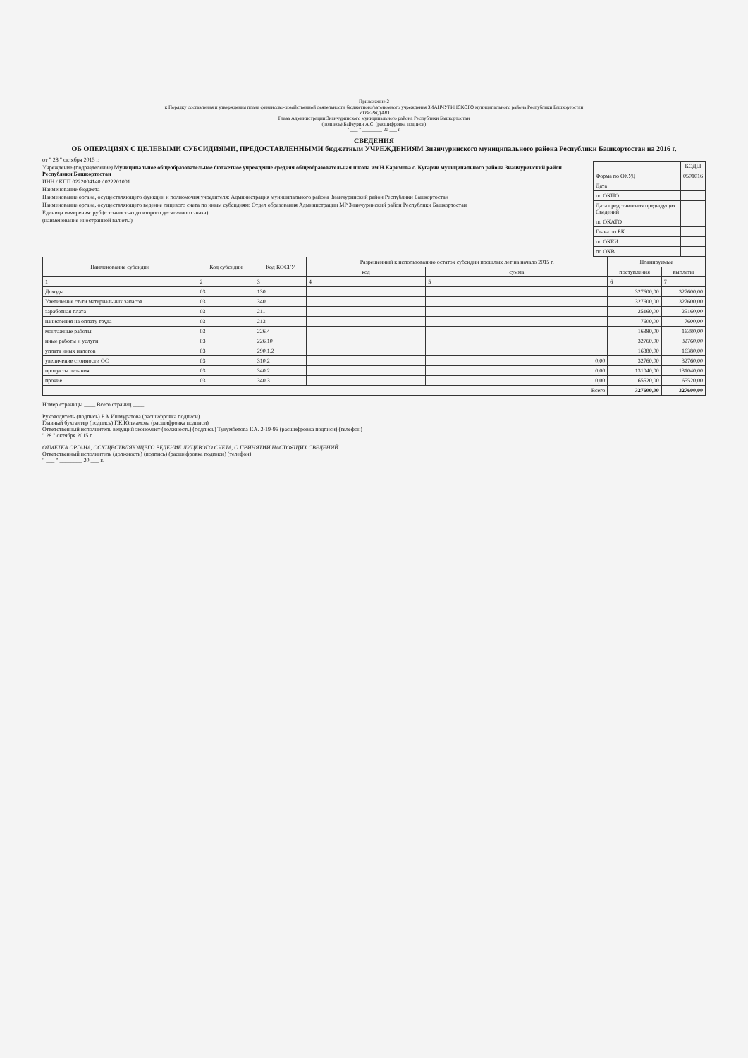Приложение 2
к Порядку составления и утверждения плана финансово-хозяйственной деятельности бюджетного/автономного учреждения ЗИАНЧУРИНСКОГО муниципального района Республики Башкортостан
УТВЕРЖДАЮ
Глава Администрации Зианчуринского муниципального района Республики Башкортостан
(подпись) Байчурин А.С. (расшифровка подписи)
" ___ " ________ 20 ___ г.
СВЕДЕНИЯ
ОБ ОПЕРАЦИЯХ С ЦЕЛЕВЫМИ СУБСИДИЯМИ, ПРЕДОСТАВЛЕННЫМИ бюджетным УЧРЕЖДЕНИЯМ Зианчуринского муниципального района Республики Башкортостан на 2016 г.
| | КОДЫ |
| --- | --- |
| Форма по ОКУД | 0501016 |
| Дата | |
| по ОКПО | |
| Дата представления предыдущих Сведений | |
| по ОКАТО | |
| Глава по БК | |
| по ОКЕИ | |
| по ОКВ | |
от " 28 " октября 2015 г.
Учреждение (подразделение) Муниципальное общеобразовательное бюджетное учреждение средняя общеобразовательная школа им.Н.Каримова с. Кугарчи муниципального района Зианчуринский район Республики Башкортостан
ИНН / КПП 0222004140 / 022201001
Наименование бюджета
Наименование органа, осуществляющего функции и полномочия учредителя: Администрация муниципального района Зианчуринский район Республики Башкортостан
Наименование органа, осуществляющего ведение лицевого счета по иным субсидиям: Отдел образования Администрации МР Зианчуринский район Республики Башкортостан
Единица измерения: руб (с точностью до второго десятичного знака)
(наименование иностранной валюты)
| Наименование субсидии | Код субсидии | Код КОСГУ | Разрешенный к использованию остаток субсидии прошлых лет на начало 2015 г. | | Планируемые | |
| --- | --- | --- | --- | --- | --- | --- |
| | | | код | сумма | поступления | выплаты |
| 1 | 2 | 3 | 4 | 5 | 6 | 7 |
| Доходы | 03 | 130 | | | 327600,00 | 327600,00 |
| Увеличение ст-ти материальных запасов | 03 | 340 | | | 327600,00 | 327600,00 |
| заработная плата | 03 | 211 | | | 25160,00 | 25160,00 |
| начисления на оплату труда | 03 | 213 | | | 7600,00 | 7600,00 |
| монтажные работы | 03 | 226.4 | | | 16380,00 | 16380,00 |
| иные работы и услуги | 03 | 226.10 | | | 32760,00 | 32760,00 |
| уплата иных налогов | 03 | 290.1.2 | | | 16380,00 | 16380,00 |
| увеличение стоимости ОС | 03 | 310.2 | | 0,00 | 32760,00 | 32760,00 |
| продукты питания | 03 | 340.2 | | 0,00 | 131040,00 | 131040,00 |
| прочие | 03 | 340.3 | | 0,00 | 65520,00 | 65520,00 |
| Всего | | | | | 327600,00 | 327600,00 |
Номер страницы ____ Всего страниц ____
Руководитель (подпись) Р.А.Ишмуратова (расшифровка подписи)
Главный бухгалтер (подпись) Г.К.Юлмамова (расшифровка подписи)
Ответственный исполнитель ведущий экономист (должность) (подпись) Тукумбетова Г.А. 2-19-96 (расшифровка подписи) (телефон)
" 28 " октября 2015 г.
ОТМЕТКА ОРГАНА, ОСУЩЕСТВЛЯЮЩЕГО ВЕДЕНИЕ ЛИЦЕВОГО СЧЕТА, О ПРИНЯТИИ НАСТОЯЩИХ СВЕДЕНИЙ
Ответственный исполнитель (должность) (подпись) (расшифровка подписи) (телефон)
" ___ " ________ 20 ___ г.